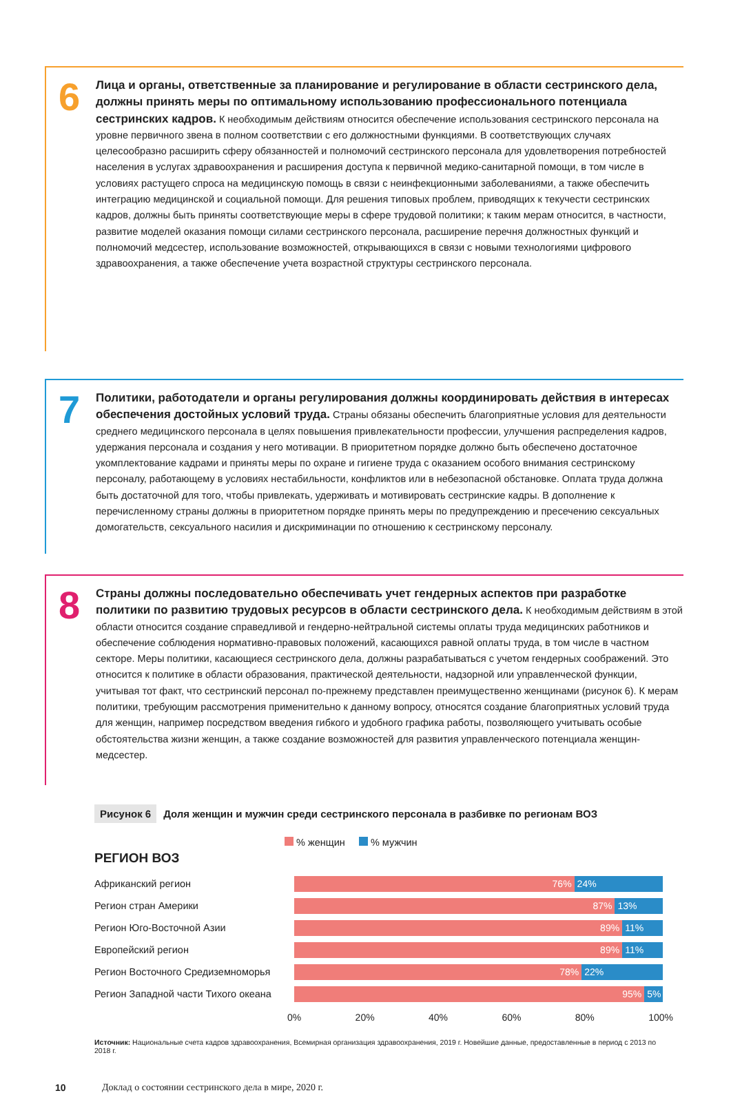6
Лица и органы, ответственные за планирование и регулирование в области сестринского дела, должны принять меры по оптимальному использованию профессионального потенциала сестринских кадров. К необходимым действиям относится обеспечение использования сестринского персонала на уровне первичного звена в полном соответствии с его должностными функциями. В соответствующих случаях целесообразно расширить сферу обязанностей и полномочий сестринского персонала для удовлетворения потребностей населения в услугах здравоохранения и расширения доступа к первичной медико-санитарной помощи, в том числе в условиях растущего спроса на медицинскую помощь в связи с неинфекционными заболеваниями, а также обеспечить интеграцию медицинской и социальной помощи. Для решения типовых проблем, приводящих к текучести сестринских кадров, должны быть приняты соответствующие меры в сфере трудовой политики; к таким мерам относится, в частности, развитие моделей оказания помощи силами сестринского персонала, расширение перечня должностных функций и полномочий медсестер, использование возможностей, открывающихся в связи с новыми технологиями цифрового здравоохранения, а также обеспечение учета возрастной структуры сестринского персонала.
7
Политики, работодатели и органы регулирования должны координировать действия в интересах обеспечения достойных условий труда. Страны обязаны обеспечить благоприятные условия для деятельности среднего медицинского персонала в целях повышения привлекательности профессии, улучшения распределения кадров, удержания персонала и создания у него мотивации. В приоритетном порядке должно быть обеспечено достаточное укомплектование кадрами и приняты меры по охране и гигиене труда с оказанием особого внимания сестринскому персоналу, работающему в условиях нестабильности, конфликтов или в небезопасной обстановке. Оплата труда должна быть достаточной для того, чтобы привлекать, удерживать и мотивировать сестринские кадры. В дополнение к перечисленному страны должны в приоритетном порядке принять меры по предупреждению и пресечению сексуальных домогательств, сексуального насилия и дискриминации по отношению к сестринскому персоналу.
8
Страны должны последовательно обеспечивать учет гендерных аспектов при разработке политики по развитию трудовых ресурсов в области сестринского дела. К необходимым действиям в этой области относится создание справедливой и гендерно-нейтральной системы оплаты труда медицинских работников и обеспечение соблюдения нормативно-правовых положений, касающихся равной оплаты труда, в том числе в частном секторе. Меры политики, касающиеся сестринского дела, должны разрабатываться с учетом гендерных соображений. Это относится к политике в области образования, практической деятельности, надзорной или управленческой функции, учитывая тот факт, что сестринский персонал по-прежнему представлен преимущественно женщинами (рисунок 6). К мерам политики, требующим рассмотрения применительно к данному вопросу, относятся создание благоприятных условий труда для женщин, например посредством введения гибкого и удобного графика работы, позволяющего учитывать особые обстоятельства жизни женщин, а также создание возможностей для развития управленческого потенциала женщин-медсестер.
Рисунок 6 Доля женщин и мужчин среди сестринского персонала в разбивке по регионам ВОЗ
% женщин % мужчин
РЕГИОН ВОЗ
Африканский регион
76% 24%
Регион стран Америки
87% 13%
Регион Юго-Восточной Азии
89% 11%
Европейский регион
89% 11%
Регион Восточного Средиземноморья
78% 22%
Регион Западной части Тихого океана
95% 5%
0% 20% 40% 60% 80% 100%
Источник: Национальные счета кадров здравоохранения, Всемирная организация здравоохранения, 2019 г. Новейшие данные, предоставленные в период с 2013 по 2018 г.
10 Доклад о состоянии сестринского дела в мире, 2020 г.